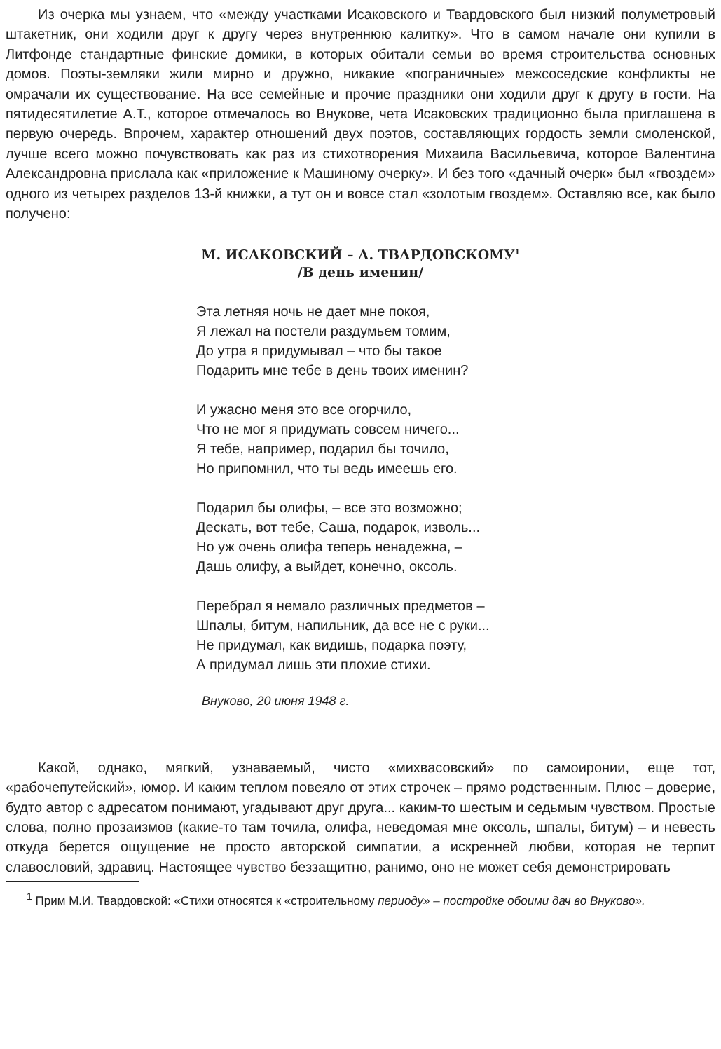Из очерка мы узнаем, что «между участками Исаковского и Твардовского был низкий полуметровый штакетник, они ходили друг к другу через внутреннюю калитку». Что в самом начале они купили в Литфонде стандартные финские домики, в которых обитали семьи во время строительства основных домов. Поэты-земляки жили мирно и дружно, никакие «пограничные» межсоседские конфликты не омрачали их существование. На все семейные и прочие праздники они ходили друг к другу в гости. На пятидесятилетие А.Т., которое отмечалось во Внукове, чета Исаковских традиционно была приглашена в первую очередь. Впрочем, характер отношений двух поэтов, составляющих гордость земли смоленской, лучше всего можно почувствовать как раз из стихотворения Михаила Васильевича, которое Валентина Александровна прислала как «приложение к Машиному очерку». И без того «дачный очерк» был «гвоздем» одного из четырех разделов 13-й книжки, а тут он и вовсе стал «золотым гвоздем». Оставляю все, как было получено:
М. ИСАКОВСКИЙ – А. ТВАРДОВСКОМУ<sup>1</sup>
/В день именин/
Эта летняя ночь не дает мне покоя,
Я лежал на постели раздумьем томим,
До утра я придумывал – что бы такое
Подарить мне тебе в день твоих именин?
И ужасно меня это все огорчило,
Что не мог я придумать совсем ничего...
Я тебе, например, подарил бы точило,
Но припомнил, что ты ведь имеешь его.
Подарил бы олифы, – все это возможно;
Дескать, вот тебе, Саша, подарок, изволь...
Но уж очень олифа теперь ненадежна, –
Дашь олифу, а выйдет, конечно, оксоль.
Перебрал я немало различных предметов –
Шпалы, битум, напильник, да все не с руки...
Не придумал, как видишь, подарка поэту,
А придумал лишь эти плохие стихи.
Внуково, 20 июня 1948 г.
Какой, однако, мягкий, узнаваемый, чисто «михвасовский» по самоиронии, еще тот, «рабочепутейский», юмор. И каким теплом повеяло от этих строчек – прямо родственным. Плюс – доверие, будто автор с адресатом понимают, угадывают друг друга... каким-то шестым и седьмым чувством. Простые слова, полно прозаизмов (какие-то там точила, олифа, неведомая мне оксоль, шпалы, битум) – и невесть откуда берется ощущение не просто авторской симпатии, а искренней любви, которая не терпит славословий, здравиц. Настоящее чувство беззащитно, ранимо, оно не может себя демонстрировать
<sup>1</sup> Прим М.И. Твардовской: «Стихи относятся к «строительному периоду» – постройке обоими дач во Внуково».